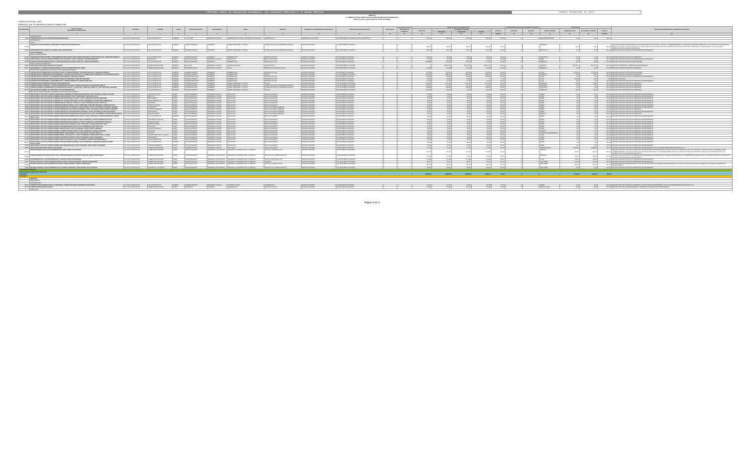Informes sobre la Situación Económica, las Finanzas Públicas y la Deuda Pública
CUARTO TRIMESTRE de 2012
ANEXO III
I.- FORMATO ÚNICO SOBRE APLICACIONES DE RECURSOS FEDERALES
(cifras en pesos y porcentajes sin incluir decimales)
EJERCICIO FISCAL 2012
PERIODO QUE SE REPORTA CUARTO TRIMESTRE
| Folio Revisado | Destino del gasto (Denominación o descripción) | Municipio | Localidad | Ambito | Número de Proyecto | Grupo Sectorial | Sector | Subsector | Dependencia o Entidad Ejecutora del Proyecto | Institución Ejecutora del Proyecto | Beneficiarios | Dependencia Federal que coordina el Programa o | Monto de recursos presupuestarios | | | | | Rendimientos Financieros Acumulados al Trimestre | | Avance Físico | | | | Información complementaria y explicación de variaciones |
| --- | --- | --- | --- | --- | --- | --- | --- | --- | --- | --- | --- | --- | --- | --- | --- | --- | --- | --- | --- | --- | --- | --- | --- | --- |
| | | | | | | | | | | | | | Total Anual | Acumulado al Trimestre | | | Avance % | Generados | Ejercidos | Unidad de Medida | Programado Anual | Acumulado al Trimestre | Avance % | |
| | | | | | | | | | | | | | | Ministrado | Programado | Ejercido | | | | | | | | |
| 1 | 2 | 3 | 4 | 5 | 6 | 7 | 8 | 9 | 10 | 11 | 12 | 13 | 14 | 15 | 16 | 17 | 18=15/13 | 19 | 20 | 21 | 22 | 23 | 24=21/20 | 25 |
| | MANTENIMIENTO | | | | | | | | | | | | | | | | | | | | | | | |
| 68565 | CONSERVACIÓN DEL RELLENO SANITARIO INTERMUNICIPAL | 114-VILLA COMALTITLÁN | VILLA COMALTITLÁN | URBANO | 071-04-0055 | DESARROLLO SOCIAL | URBANIZACIÓN, VIVIENDA Y DESARROLLO REGIONAL | URBANIZACIÓN | DEPENDENCIA MUNICIPAL | H AYUNTAMIENTO MUNICIPAL DE VILLACOMALTITLAN | - | - | 150,000 | 150,000 | 150,000 | 150,000 | 100.0% | 0 | 0 | RELLENO SANITARIO | 1.00 | 1.00 | 100.0% | |
| | EQUIPAMIENTO | | | | | | | | | | | | | | | | | | | | | | | |
| | OTROS | | | | | | | | | | | | | | | | | | | | | | | |
| 124723 | ADQUISICIÓN DE UNIFORMES Y EQUIPAMIENTO PARA POLICIAS MUNICIPALES | 114-VILLA COMALTITLÁN | VILLA COMALTITLÁN | URBANO | FAPP010020052012 | GOBIERNO | ORDEN, SEGURIDAD Y JUSTICIA | SISTEMA NACIONAL DE SEGURIDAD PÚBLICA | ENTIDAD MUNICIPAL | H AYUNTAMIENTO MUNICIPAL | - | - | 281,654 | 281,654 | 281,654 | 281,654 | 100.0% | 0 | 0 | PERSONA | 59.00 | 59.00 | 100.0% | RECURSO FAFM 2012, ESTE PROYECTO SE LLEVA A CABO CON FAFM 2012 Y FAFM 2011, CORRESPONDIENDO AL FAFM 2012 UN IMPORTE DE $281,654.04 Y AL FAFM 2011 LA CANTIDAD DE $385,640.00, DANDO UN TOTAL DE $667,294.04, POR ESTE MOTIVO SE CREAN DOS FOLIOS PARA ESTE PROYECTO; PROYECTO TERMINADO EFICIENTEMENTE, CON UN AHORRO PRESUPUESTAL DEL FAFM 2012 DE $3,000.00 |
| 120360 | MANTENIMIENTO DE RADIOS DE COMUNICACIÓN Y REFACCIONES | 114-VILLA COMALTITLÁN | VILLA COMALTITLÁN | URBANO | FAPP060090072012 | GOBIERNO | ORDEN, SEGURIDAD Y JUSTICIA | SISTEMA NACIONAL DE SEGURIDAD PÚBLICA | ENTIDAD MUNICIPAL | H AYUNTAMIENTO MUNICIPAL | - | - | 131,173 | 131,173 | 131,173 | 131,173 | 100.0% | 0 | 0 | PROYECTO | 1.00 | 1.00 | 100.0% | RECURSO FAFM 2012, PROYECTO TERMINADO EFICIENTEMENTE |
| | GASTO CORRIENTE | | | | | | | | | | | | | | | | | | | | | | | |
| | SERVICIOS PERSONALES | | | | | | | | | | | | | | | | | | | | | | | |
| 124530 | ADQUISICIÓN DE REFACCIONES Y MANTENIMIENTO PARA VEHICULOS DE UNIDAD MUNICIPAL DE PROTECCIÓN CIVIL, CABECERA MUNICIPAL | 114-VILLA COMALTITLÁN | VILLA COMALTITLÁN | URBANO | FAAE010020102012 | GOBIERNO | GOBERNACIÓN | PROTECCIÓN CIVIL | ENTIDAD MUNICIPAL | AYUNTAMIENTO MUNICIPAL | - | - | 150,000 | 80,000 | 80,000 | 80,000 | 100.0% | 0 | 0 | PROYECTO | 1.00 | 1.00 | 100.0% | RECURSO FAFM 2012, PROYECTO TERMINADO |
| 121582 | APORTACIÓN AL PEC 2012 (JARDÍN DE NIÑOS JUAN LUIS VIVES; CLAVE: 07DJN1154); CANTÓN BUENAVISTA | 114-VILLA COMALTITLÁN | BUENAVISTA | RURAL | FASJ040010402012 | DESARROLLO SOCIAL | EDUCACIÓN | EDUCACIÓN BÁSICA | ENTIDAD MUNICIPAL | AYUNTAMIENTO MUNICIPAL | - | - | 15,000 | 15,000 | 15,000 | 15,000 | 100.0% | 0 | 0 | OBRA | 1.00 | 1.00 | 100.0% | RECURSO FAFM 2012, PROYECTO TERMINADO EFICIENTEMENTE |
| 124393 | CONTRATACIÓN DE PERSONAL PARA LA UNIDAD MUNICIPAL DE PROTECCIÓN CIVIL, CABECERA MUNICIPAL | 114-VILLA COMALTITLÁN | VILLA COMALTITLÁN | URBANO | FAAE010020082012 | GOBIERNO | GOBERNACIÓN | PROTECCIÓN CIVIL | ENTIDAD MUNICIPAL | AYUNTAMIENTO MUNICIPAL | - | - | 1,099,560 | 800,000 | 790,000 | 774,139 | 96.8% | 0 | 0 | PERSONA | 18.00 | 18.00 | 100.0% | RECURSO FAFM 2012, PROYECTO EN PROCESO |
| | OTROS GASTOS DE OPERACIÓN | | | | | | | | | | | | | | | | | | | | | | | |
| 135334 | DESAYUNOS ESCOLARES (VARIAS LOCALIDADES) | 114-VILLA COMALTITLÁN | COBERTURA MUNICIPAL | URBANO | 071040054 | DESARROLLO SOCIAL | ASISTENCIA SOCIAL | ALIMENTACIÓN | ENTIDAD MUNICIPAL | H AYUNTAMIENTO MUNICIPAL | - | - | 0 | 52,175,470 | 52,175,470 | 52,175,470 | 100.0% | 0 | 0 | ALUMNO | 52,175.47 | 52,175.47 | 100.0% | PROYECTO TERMINADO Y OPERANDO EFICIENTEMENTE. |
| 125014 | EQUIPAMIENTO Y CONTRATACIÓN DE PERSONAL PARA EL DEPARTAMENTO DE LIMPIA | 114-VILLA COMALTITLÁN | COBERTURA MUNICIPAL | URBANO | FAS5080020142012 | DESARROLLO SOCIAL | SALUD | PROTECCIÓN SOCIAL EN SALUD | ENTIDAD MUNICIPAL | H AYUNTAMIENTO MUNICIPAL | - | - | 164,329 | 164,329 | 164,329 | 164,329 | 100.0% | 0 | 0 | PERSONA | 1.00 | 1.00 | 100.0% | RECURSO FAFM 2012, PROYECTO TERMINADO. |
| | ATENCIÓN DE NECESIDADES VINCULADAS CON LA SEGURIDAD PÚBLICA | | | | | | | | | | | | | | | | | | | | | | | |
| 124464 | ADQUISICIÓN DE COMBUSTIBLE PARA VEHÍCULOS DE LA UNIDAD MUNICIPAL DE PROTECCIÓN CIVIL, CABECERA MUNICIPAL | 114-VILLA COMALTITLÁN | VILLA COMALTITLÁN | URBANO | FAAE010020092012 | GOBIERNO | GOBERNACIÓN | PROTECCIÓN CIVIL | ENTIDAD MUNICIPAL | AYUNTAMIENTO MUNICIPAL | - | - | 424,200 | 310,000 | 310,000 | 310,000 | 100.0% | 0 | 0 | LITRO | 42,420.00 | 42,420.00 | 100.0% | RECURSO FAFM 2012, PROYECTO EN PROCESO |
| 124758 | ADQUISICIÓN DE CPOMBUSTIBLE, MANTENIMIENTO Y SEGURO PARA PATRULLAS Y ALIMENTACIÓN AL PERSONAL DE SEGURIDAD PÚBLICA | 114-VILLA COMALTITLÁN | VILLA COMALTITLÁN | URBANO | FAPP010040022012 | GOBIERNO | GOBERNACIÓN | OTROS | ENTIDAD MUNICIPAL | H AYUNTAMIENTO MUNICIPAL | - | - | 1,634,206 | 1,235,000 | 1,235,000 | 1,235,000 | 100.0% | 0 | 0 | PERSONA | 59.00 | 59.00 | 100.0% | RECUIRSO FAFM 2012, PROYECTO TERMINADO |
| 124190 | ADQUISICIÓN DE PLAYERAS Y ACCESORIOS DE PREVENCIÓN, CABECERA MUNICIPAL | 114-VILLA COMALTITLÁN | VILLA COMALTITLÁN | URBANO | FAIRR0020030472012 | GOBIERNO | GOBERNACIÓN | PROTECCIÓN CIVIL | ENTIDAD MUNICIPAL | AYUNTAMIENTO MUNICIPAL | - | - | 119,996 | 119,996 | 119,996 | 119,996 | 100.0% | 0 | 0 | LOTE | 1.00 | 1.00 | 100.0% | RECURSO FAFM 2012, PROYECTO TERMINADO EFICIENTEMENTE |
| 124286 | ADQUISICIÓN DE PRODUCTOS BÁSICOS PARA CREAR 220 DESPESAS, CABECERA MUNICIPAL | 114-VILLA COMALTITLÁN | VILLA COMALTITLÁN | URBANO | FAAE010010482012 | GOBIERNO | GOBERNACIÓN | PROTECCIÓN CIVIL | ENTIDAD MUNICIPAL | AYUNTAMIENTO MUNICIPAL | - | - | 25,000 | 25,000 | 25,000 | 0 | 0.0% | 0 | 0 | LOTE | 220.00 | 0.00 | 0.0% | RECURSO FAFM 2012 |
| 124139 | ADQUISICIÓN DE UNIFORMES Y EQUIPAMIENTO DE LA UNIDAD MUNICIPAL DE PROTECCIÓN CIVIL | 114-VILLA COMALTITLÁN | VILLA COMALTITLÁN | URBANO | FAIRR0020030452012 | GOBIERNO | GOBERNACIÓN | PROTECCIÓN CIVIL | ENTIDAD MUNICIPAL | AYUNTAMIENTO MUNICIPAL | - | - | 84,753 | 84,753 | 84,753 | 84,753 | 100.0% | 0 | 0 | LOTE | 1.00 | 1.00 | 100.0% | RECURSO FAFM 2012, PROYECTO TERMINADO EFICIENTEMENTE |
| 124899 | CONTRATACIÓN DE PERSONAL PARA POLICIAS MUNICIPALES | 114-VILLA COMALTITLÁN | VILLA COMALTITLÁN | URBANO | FAPP050080012012 | GOBIERNO | ORDEN, SEGURIDAD Y JUSTICIA | POLICÍA | ENTIDAD MUNICIPAL | H AYUNTAMIENTO MUNICIPAL | - | - | 4,168,216 | 3,041,000 | 3,041,000 | 3,041,000 | 100.0% | 0 | 0 | PERSONA | 59.00 | 59.00 | 100.0% | RECURSO FAFM 2012, PROYECTO TERMINADO. |
| 124953 | CONTRATACIÓN DE PERSONAL Y GASTOS ADMINISTRATIVOS PARA EL CONSEJO MUNICIPAL DE SEGURIDAD PUBLICA | 114-VILLA COMALTITLÁN | VILLA COMALTITLÁN | URBANO | FAPP070100032012 | GOBIERNO | ORDEN, SEGURIDAD Y JUSTICIA | SISTEMA NACIONAL DE SEGURIDAD PÚBLICA | ENTIDAD MUNICIPAL | H AYUNTAMIENTO MUNICIPAL | - | - | 542,490 | 410,000 | 410,000 | 410,000 | 100.0% | 0 | 0 | INFORME | 1.00 | 1.00 | 100.0% | RECURSO FAFM 2012, PROYECTO TERMINADO |
| 124819 | CONTRATACIÓN DEL COORDINADOR DE PREVENCIÓN DEL DELITO Y GASTOS DEL COMITE DE CONSULTA Y PARTICIPACIÓN CIUDADANA | 114-VILLA COMALTITLÁN | VILLA COMALTITLÁN | URBANO | FAPP020050042012 | GOBIERNO | ORDEN, SEGURIDAD Y JUSTICIA | SISTEMA NACIONAL DE SEGURIDAD PÚBLICA | ENTIDAD MUNICIPAL | H AYUNTAMIENTO MUNICIPAL | - | - | 336,288 | 235,000 | 235,000 | 235,000 | 100.0% | 0 | 0 | PROYECTO | 1.00 | 1.00 | 100.0% | RECURSO FAFM 2012, PROYECTO TERMINADO |
| 124575 | EVALUACIÓN DE CONTROL DE CONFIANZA A POLICIAS MUNICIPALES | 114-VILLA COMALTITLÁN | VILLA COMALTITLÁN | URBANO | FAPP010010062012 | GOBIERNO | ORDEN, SEGURIDAD Y JUSTICIA | POLICÍA | ENTIDAD MUNICIPAL | H AYUNTAMIENTO MUNICIPAL | - | - | 264,891 | 80,000 | 75,000 | 80,000 | 100.0% | 0 | 0 | PERSONA | 33.00 | 33.00 | 100.0% | RECURSO FAFM 2012, PROYECTO TERMINADO |
| | PROYECTOS QUE SIGNIFIQUEN UN AUMENTO SUSTANTIVO EN EL EMPLEO O | | | | | | | | | | | | | | | | | | | | | | | |
| 120806 | APORTACIÓN AL PEC EN EL JARDÍN DE NIÑOS ADELA FORMOSO DE OBREGÓN SANTACILIA, CLAVE: 07DJ1284C, CANTON CHALACA | 114-VILLA COMALTITLÁN | CANTÓN CHALACA | RURAL | FASJ040010382012 | DESARROLLO SOCIAL | EDUCACIÓN | EDUCACIÓN BÁSICA | ENTIDAD MUNICIPAL | AYUNTAMIENTO MUNICIPAL | - | - | 15,000 | 15,000 | 15,000 | 15,000 | 100.0% | 0 | 0 | OBRA | 1.00 | 1.00 | 100.0% | RECURSO FAFM 2012, PROYECTO TERMINADO EFICIENTEMENTE |
| 121712 | APORTACIÓN AL PEC 2012 (ESCUELA PRIMARIA AMADO NERVO; CLAVE: 07EPR0560Z); CANTÓN ZAPALUTA | 114-VILLA COMALTITLÁN | ZAPALUTA | RURAL | FASJ040020342012 | DESARROLLO SOCIAL | EDUCACIÓN | EDUCACIÓN BÁSICA | ENTIDAD MUNICIPAL | AYUNTAMIENTO MUNICIPAL | - | - | 15,000 | 15,000 | 15,000 | 15,000 | 100.0% | 0 | 0 | OBRA | 1.00 | 1.00 | 100.0% | RECURSO FAFM 2012, PROYECTO TERMINADO EFICIENTEMENTE |
| 121693 | APORTACIÓN AL PEC 2012 (ESCUELA PRIMARIA EMILIANO ZAPATA SALAZAR; CLAVE: 07DPR0412R); EJIDO PROVIDENCIA | 114-VILLA COMALTITLÁN | PROVIDENCIA | RURAL | FASJ040020372012 | DESARROLLO SOCIAL | EDUCACIÓN | EDUCACIÓN BÁSICA | ENTIDAD MUNICIPAL | AYUNTAMIENTO MUNICIPAL | - | - | 15,000 | 15,000 | 15,000 | 15,000 | 100.0% | 0 | 0 | OBRA | 1.00 | 1.00 | 100.0% | RECURSO FAFM 2012, PROYECTO TERMINADO EFICIENTEMENTE |
| 121741 | APORTACIÓN AL PEC 2012 (ESCUELA PRIMARIA LIC. GUSTAVO DÍAZ ORDAZ; CLAVE: 07DPR3809U); CANTÓN UNIÓN HERMOSILLO | 114-VILLA COMALTITLÁN | UNIÓN HERMOSILLO | RURAL | FASJ040020412012 | DESARROLLO SOCIAL | EDUCACIÓN | EDUCACIÓN BÁSICA | ENTIDAD MUNICIPAL | AYUNTAMIENTO MUNICIPAL | - | - | 15,000 | 15,000 | 15,000 | 15,000 | 100.0% | 0 | 0 | OBRA | 1.00 | 1.00 | 100.0% | RECURSO FAFM 2012, PROYECTO TERMINADO EFICIENTEMENTE |
| 121755 | APORTACIÓN AL PEC 2012 (ESCUELA PRIMARIA MIGUEL HIDALGO Y COSTILLA; CLAVE: 07DPR1523C); EJIDO TEZIUTLAN | 114-VILLA COMALTITLÁN | TEZIUTLÁN | RURAL | FASJ040020422012 | DESARROLLO SOCIAL | EDUCACIÓN | EDUCACIÓN BÁSICA | ENTIDAD MUNICIPAL | AYUNTAMIENTO MUNICIPAL | - | - | 15,000 | 15,000 | 15,000 | 15,000 | 100.0% | 0 | 0 | OBRA | 1.00 | 1.00 | 100.0% | RECURSO FAFM 2012, PROYECTO TERMINADO EFICIENTEMENTE |
| 123831 | APORTACIÓN AL PEC 2012 (ESCUELA PRIMARIA NACIONES UNIDAS; CLAVE: 07DPR3719B); CABECERA MUNICIPAL, BARRIO CHALACA | 114-VILLA COMALTITLÁN | CANTÓN CHALACA | RURAL | FASJ040020222012 | DESARROLLO SOCIAL | EDUCACIÓN | EDUCACIÓN BÁSICA | ENTIDAD MUNICIPAL | AYUNTAMIENTO MUNCIPAL | - | - | 15,000 | 15,000 | 15,000 | 15,000 | 100.0% | 0 | 0 | OBRA | 1.00 | 1.00 | 100.0% | RECURSO FAFM 2012, PROYECTO TERMINADO EFICIENTEMENTE |
| 123858 | APORTACIÓN AL PEC 2012 (ESCUELA TELESECUNDARIA NO. 477 MANUEL VELASCO SUAREZ; CLAVE: 07ETV0503G); CANTÓN EL ESCOBO | 114-VILLA COMALTITLÁN | EL ESCOBO | RURAL | FASJ040030212012 | DESARROLLO SOCIAL | EDUCACIÓN | EDUCACIÓN MEDIA SUPERIOR | ENTIDAD MUNICIPAL | AYUNTAMIENTO MUNICIPAL | - | - | 15,000 | 15,000 | 15,000 | 15,000 | 100.0% | 0 | 0 | OBRA | 1.00 | 1.00 | 100.0% | RECURSO FAFM 2012, PROYECTO TERMINADO EFICIENTEMENTE |
| 123889 | APORTACIÓN AL PEC 2012 (ESCUELA TELESECUNDARIA NO. 583 VICENTE GUERRERO; CLAVE: 07ETV0608A); EJIDO VICENTE GUERRERO | 114-VILLA COMALTITLÁN | VICENTE GUERRERO | RURAL | FASJ040030202012 | DESARROLLO SOCIAL | EDUCACIÓN | EDUCACIÓN MEDIA SUPERIOR | ENTIDAD MUNICIPAL | AYUNTAMIENTO MUNICIPAL | - | - | 15,000 | 15,000 | 15,000 | 15,000 | 100.0% | 0 | 0 | OBRA | 1.00 | 1.00 | 100.0% | RECURSO FAFM 2012, PROYECTO TERMINADO |
| 123994 | APORTACIÓN AL PEC 2012 (ESCUELA TELESECUNDARIA NO. 789 VENUSTIANO CARRANZA; CLAVE: 07ETV0808Z); EJIDO PROVIDENCIA | 114-VILLA COMALTITLÁN | PROVIDENCIA | RURAL | FASJ040030192012 | DESARROLLO SOCIAL | EDUCACIÓN | EDUCACIÓN MEDIA SUPERIOR | ENTIDAD MUNICIPAL | AYUNTAMIENTO MUNICIPAL | - | - | 15,000 | 15,000 | 15,000 | 15,000 | 100.0% | 0 | 0 | OBRA | 1.00 | 1.00 | 100.0% | RECURSO FAFM 2012, PROYECTO TERMINADO EFICIENTEMENTE |
| 123946 | APORTACIÓN AL PEC 2012 (ESCUELA TELESECUNDARIA NO. 822 EMILIANO ZAPATA SALAZAR; CLAVE: 07ETV0895K); COLONIA EMILIANO ZAPATA | 114-VILLA COMALTITLÁN | EMILIANO ZAPATA | RURAL | FASJ040030302012 | DESARROLLO SOCIAL | EDUCACIÓN | EDUCACIÓN MEDIA SUPERIOR | ENTIDAD MUNICIPAL | AYUNTAMIENTO MUNICIPAL | - | - | 15,000 | 15,000 | 15,000 | 15,000 | 100.0% | 0 | 0 | EQUIPO | 1.00 | 1.00 | 100.0% | RECURSO FAFM 2012, PROYECTO TERMINADO |
| 121007 | APORTACIÓN AL PEC 2012 (JARDÍN DE NIÑOS DR BELISARIO DOMINGUEZ PALENCIA; CLAVE: 07EJN0031Q); CABECERA MUNICIPAL, BARRIO SANTA LUCIA | 114-VILLA COMALTITLÁN | VILLA COMALTITLÁN | URBANO | FASJ040010392012 | DESARROLLO SOCIAL | EDUCACIÓN | EDUCACIÓN BÁSICA | ENTIDAD MUNICIPAL | AYUNTAMIENTO MUNICIPAL | - | - | 15,000 | 15,000 | 15,000 | 15,000 | 100.0% | 0 | 0 | OBRA | 1.00 | 1.00 | 100.0% | RECURSO FAFM 2012, PROYECTO TERMINADO EFICIENTEMENTE |
| 121310 | APORTACIÓN AL PEC 2012 (JARDÍN DE NIÑOS EDUARDO JAVIER ALBORES; CLAVE: 07EJN0540V); EJIDO RIO ARRIBA SALVACIÓN | 114-VILLA COMALTITLÁN | RÍO ARRIBA SALVACIÓN | RURAL | FASJ040010272012 | DESARROLLO SOCIAL | EDUCACIÓN | EDUCACIÓN BÁSICA | ENTIDAD MUNICIPAL | AYUNTAMIENTO MUNICIPAL | - | - | 15,000 | 15,000 | 15,000 | 15,000 | 100.0% | 0 | 0 | OBRA | 1.00 | 1.00 | 100.0% | RECURSO FAFM 2012, PROYECTO TERMINADO EFICIENTEMENTE |
| 121047 | APORTACIÓN AL PEC 2012 (JARDÍN DE NIÑOS FRANCISCO ROJAS GONZALEZ; CLAVE: 07DJN1136U); CANTÓN MIGUEL HIDALGO | 114-VILLA COMALTITLÁN | MIGUEL HIDALGO | RURAL | FASJ040010332012 | DESARROLLO SOCIAL | EDUCACIÓN | EDUCACIÓN BÁSICA | ENTIDAD MUNICIPAL | AYUNTAMIENTO MUNICIPAL | - | - | 15,000 | 15,000 | 15,000 | 15,000 | 100.0% | 0 | 0 | OBRA | 1.00 | 1.00 | 100.0% | RECURSO FAFM 2012, PROYECTO TERMINADO EFICIENTEMENTE |
| 121622 | APORTACIÓN AL PEC 2012 (JARDÍN DE NIÑOS JESUS GARCIA CORONA; CLAVE: 07DJN1137T); COLONIA EMILIANO ZAPATA | 114-VILLA COMALTITLÁN | EMILIANO ZAPATA | RURAL | FASJ040010262012 | DESARROLLO SOCIAL | EDUCACIÓN | EDUCACIÓN BÁSICA | ENTIDAD MUNICIPAL | AYUNTAMIENTO MUNICIPAL | - | - | 15,000 | 15,000 | 15,000 | 15,000 | 100.0% | 0 | 0 | OBRA | 1.00 | 1.00 | 100.0% | RECURSO FAFM 2012, PROYECTO TERMINADO EFICIENTEMENTE |
| 121075 | APORTACIÓN AL PEC 2012 (JARDÍN DE NIÑOS JUAN SEBASTIAN ELCANO; CLAVE: 07DJN0565E); EJIDO TEZIUTLAN | 114-VILLA COMALTITLÁN | TEZIUTLÁN | RURAL | FASJ040010322012 | DESARROLLO SOCIAL | EDUCACIÓN | EDUCACIÓN BÁSICA | ENTIDAD MUNICIPAL | AYUNTAMIENTO MUNICIPAL | - | - | 15,000 | 15,000 | 15,000 | 15,000 | 100.0% | 0 | 0 | OBRA | 1.00 | 1.00 | 100.0% | RECURSO FAFM 2012, PROYECTO TERMINADO EFICIENTEMENTE |
| 121337 | APORTACIÓN AL PEC 2012 (JARDÍN DE NIÑOS LEONA VICARIO; CLAVE: 07EJN0454Z); EJIDO LAZARO CARDENAS | 114-VILLA COMALTITLÁN | LÁZARO CÁRDENAS | RURAL | FASJ040010242012 | DESARROLLO SOCIAL | EDUCACIÓN | EDUCACIÓN BÁSICA | ENTIDAD MUNICIPAL | AYUNTAMIENTO MUNICIPAL | - | - | 15,000 | 15,000 | 15,000 | 15,000 | 100.0% | 0 | 0 | OBRA | 1.00 | 1.00 | 100.0% | RECURSO FAFM 2012, PROYECTO TERMINADO EFICIENTEMENTE |
| 121671 | APORTACIÓN AL PEC 2012 (JARDÍN DE NIÑOS LIC. BENITO JUÁREZ GARCÍA; CLAVE: 07EJN0455Y); CANTÓN ZACUALPA | 114-VILLA COMALTITLÁN | ZACUALPA | RURAL | FASJ040010232012 | DESARROLLO SOCIAL | EDUCACIÓN | EDUCACIÓN BÁSICA | ENTIDAD MUNICIPAL | AYUNTAMIENTO MUNICIPAL | - | - | 15,000 | 15,000 | 15,000 | 15,000 | 100.0% | 0 | 0 | EQUIPO | 1.00 | 1.00 | 100.0% | RECURSO FAFM 2012, PROYECTO TERMINADO EFICIENTEMENTE |
| 121650 | APORTACIÓN AL PEC 2012 (JARDÍN DE NIÑOS MANUEL MARIA PONCE; CLAVE: 07EJN0207Q); COLONIA HIDALGO | 114-VILLA COMALTITLÁN | HIDALGO | RURAL | FASJ040010252012 | DESARROLLO SOCIAL | EDUCACIÓN | EDUCACIÓN BÁSICA | ENTIDAD MUNICIPAL | AYUNTAMIENTO MUNICIPAL | - | - | 15,000 | 15,000 | 15,000 | 15,000 | 100.0% | 0 | 0 | MATERIAL DE REFERENCIA | 1.00 | 1.00 | 100.0% | RECURSO FAFM 2012, PROYECTO TERMINADO EFICIENTEMENTE |
| 121415 | APORTACIÓN AL PEC 2012 (JARDÍN DE NIÑOS MIGUEL LARA VASALLO; CLAVE: 07EJN0453Z); CANTON SANTA CRUZ LA UNIÓN | 114-VILLA COMALTITLÁN | CANTÓN SANTA CRUZ LA UNIÓN | RURAL | FASJ040010292012 | DESARROLLO SOCIAL | EDUCACIÓN | EDUCACIÓN BÁSICA | ENTIDAD MUNICIPAL | AYUNTAMIENTO MUNICIPAL | - | - | 15,000 | 15,000 | 15,000 | 15,000 | 100.0% | 0 | 0 | OBRA | 1.00 | 1.00 | 100.0% | RECURSO FAFM 2012, PROYECTO TERMINADO EFICIENTEMENTE |
| 121495 | APORTACIÓN AL PEC 2012 (JARDÍN DE NIÑOS SALVADOR DIAZ MIRÓN; CLAVE: 07EJN0209O); EJIDO PROVIDENCIA | 114-VILLA COMALTITLÁN | PROVIDENCIA | RURAL | FASJ040010352012 | DESARROLLO SOCIAL | EDUCACIÓN | EDUCACIÓN BÁSICA | ENTIDAD MUNICIPAL | AYUNTAMIENTO MUNICIPAL | - | - | 15,000 | 15,000 | 15,000 | 15,000 | 100.0% | 0 | 0 | OBRA | 1.00 | 1.00 | 100.0% | RECURSO FAFM 2012, PROYECTO TERMINADO EFICIENTEMENTE |
| 121550 | APORTACIÓN AL PEC 2012 (JARDÍN DE NIÑOS VASCO DE QUIROGA; CLAVE: 07EJN0208P); CANTON UNIÓN HERMOSILLO | 114-VILLA COMALTITLÁN | UNIÓN HERMOSILLO | RURAL | FASJ040010362012 | DESARROLLO SOCIAL | EDUCACIÓN | EDUCACIÓN BÁSICA | ENTIDAD MUNICIPAL | AYUNTAMIENTO MUNICIPAL | - | - | 15,000 | 15,000 | 15,000 | 15,000 | 100.0% | 0 | 0 | OBRA | 1.00 | 1.00 | 100.0% | RECURSO FAFM 2012, PROYECTO TERMINADO EFICIENTEMENTE |
| 120841 | APORTACION AL PEC 2012 (JARDÍN DE NIÑOS AGUSTÍN FARRERA ESPONDA; CLAVE 07DJN0350E; CABECERA MUNICIPAL, BARRIO GUADALUPANO | 114-VILLA COMALTITLÁN | VILLA COMALTITLÁN | URBANO | FASJ040010312012 | DESARROLLO SOCIAL | EDUCACIÓN | EDUCACIÓN BÁSICA | ENTIDAD MUNICIPAL | AYUNTAMIENTO MUNICIPAL | - | - | 15,000 | 15,000 | 15,000 | 15,000 | 100.0% | 0 | 0 | OBRA | 1.00 | 1.00 | 100.0% | RECURSO FAFM 2012, PROYECTO TERMINADO EFICIENTEMENTE |
| 120896 | APORTACION AL PEC 2012 (JARDÍN DE NIÑOS DIEGO MONTEMAYOR; CLAVE: 07DJN0564F; EJIDO VICENTE GUERRERO | 114-VILLA COMALTITLÁN | VICENTE GUERRERO | RURAL | FASJ040010282012 | DESARROLLO SOCIAL | EDUCACIÓN | EDUCACIÓN BÁSICA | ENTIDAD MUNICIPAL | AYUNTAMIENTO MUNICIPAL | - | - | 15,000 | 15,000 | 15,000 | 15,000 | 100.0% | 0 | 0 | OBRA | 1.00 | 1.00 | 100.0% | RECURSO FAFM 2012, PROYECTO TERMINADO EFICIENTEMENTE |
| 125113 | DESAYUNOS ESCOLARES, VARIAS LOCALIDADES | 114-VILLA COMALTITLÁN | COBERTURA MUNICIPAL | RURAL | FASB010000462012 | DESARROLLO SOCIAL | EDUCACIÓN | EDUCACIÓN BÁSICA | ENTIDAD MUNICIPAL | AYUNTAMIENTO MUNICIPAL | - | - | 71,450 | 71,450 | 71,450 | 71,450 | 100.0% | 0 | 0 | DESAYUNADOR | 16,058.00 | 16,058.00 | 100.0% | RECURSO FAFM 2012, PROYECTO TERMINADO EFICIENTEMENTE, CON UN AHORRO PRESUPUESTAL DE $19,113.49 |
| 124046 | ESTABLECIMIENTO DE GRANJA DE BORREGOS DE CRIA; VARIAS LOCALIDADES | 114-VILLA COMALTITLÁN | COBERTURA MUNICIPAL | RURAL | FATF020000162012 | DESARROLLO ECONÓMICO | DESARROLLO AGROPECUARIO Y FORESTAL | APOYOS A LA PRODUCCIÓN | ENTIDAD MUNICIPAL | AYUNTAMIENTO MUNICIUPAL | - | - | 270,480 | 270,480 | 270,480 | 270,480 | 100.0% | 0 | 0 | CABEZA | 350.00 | 350.00 | 100.0% | RECURSO FAFM 2012, PROYECTO TERMINADO EFICIENTEMENTE; ESTE PROYECTO SE LLEVO A CABO CON RECURSO FAFM 2012, FAFM 2011 Y APORTACIÓN DE LOS BENEFICIARIOS, CORRESPONDIENDO AL FAFM 2012 $270,480.00; FAFM 2011 $215,600.00 Y LOS BENEFICIARIOS $121,520.00; DANDO UN TOTAL DEL PROYECTO DE $607,600.00, POR ESTE MOTIVO SE GENERAN DOS FOLIOS PARA ESTE PROYECTO |
| 120379 | ESTABLECIMIENTO DE GRANJAS PARA CRIA Y APROVECHAMIENTO DE AVES DE POSTURA, VARIAS COMUNIDADES | 114-VILLA COMALTITLÁN | COBERTURA MUNICIPAL | RURAL | FATF020000152012 | DESARROLLO ECONÓMICO | DESARROLLO AGROPECUARIO Y FORESTAL | APOYOS A LA COMERCIALIZACIÓN | ENTIDAD MUNICIPAL | H AYUNTAMIENTO MUNICIPAL | - | - | 30,000 | 30,000 | 30,000 | 30,000 | 100.0% | 0 | 0 | ESPECIE | 250.00 | 250.00 | 100.0% | RECURSO FAFM 2012, PROYECTO TERMINADO EFICIENTEMENTE, ESTE PROYECTO TIENE UNA APORTACIÓN DE LOS BENEFICIARIOS DE $30,000.00 Y DEL FAFM 2012 $30,000.00, DANDO UN IMPORTE TOTAL DE $60,000.00 DEL PROYECTO |
| 120622 | MANTENIMIENTO DE CULTIVOS PROPIOS DE LA REGIÓN, VARIAS COMUNIDADES | 114-VILLA COMALTITLÁN | COBERTURA MUNICIPAL | RURAL | FATG030000132012 | DESARROLLO ECONÓMICO | DESARROLLO AGROPECUARIO Y FORESTAL | APOYOS A LA PRODUCCIÓN | ENTIDAD MUNICIPAL | H AYUNTAMIENTO MUNICIPAL | - | - | 171,152 | 171,152 | 171,152 | 171,152 | 100.0% | 0 | 0 | LOTE | 783.00 | 783.00 | 100.0% | RECURSO FAFM 2012, PROYECTO TERMINADO EFICIENTEMENTE |
| 120507 | PROPAGACIÓN DE PLANTAS MADERABLES EN EL VIVERO FORESTAL MUNICIPAL, VARIAS COMUNIDADES | 114-VILLA COMALTITLÁN | COBERTURA MUNICIPAL | RURAL | FATF030000111212 | DESARROLLO ECONÓMICO | DESARROLLO AGROPECUARIO Y FORESTAL | FORESTAL | ENTIDAD MUNICIPAL | H AYUNTAMIENTO MUNICIPAL | - | - | 69,277 | 69,277 | 69,277 | 69,277 | 100.0% | 0 | 0 | HECTÁREA | 180.00 | 180.00 | 100.0% | RECURSO FAFM 2012, PROYECTO TERMINADO EFICIENTEMENTE |
| 120459 | REHABILITACIÓN DE CERCOS PERIMETRALES PARA GANADO BOVINO, VARIAS COMUNIDADES | 114-VILLA COMALTITLÁN | COBERTURA MUNICIPAL | RURAL | FATF020000172012 | DESARROLLO ECONÓMICO | DESARROLLO AGROPECUARIO Y FORESTAL | APOYOS A LA PRODUCCIÓN | ENTIDAD MUNICIPAL | H AYUNTAMIENTO MUNICIPAL | - | - | 195,000 | 195,000 | 195,000 | 195,000 | 100.0% | 0 | 0 | HECTÁREA | 230.00 | 230.00 | 100.0% | RECURSO FAFM 2012, ESTE PROYECTO TUVO UNA APORTACIÓN DE LOS BENEFICIARIOS DE $195,000.00, DANDO UN TOTAL DEL PROYECTO DE $390,000.00. PROYECTO TERMINADO EFICIENTEMENTE |
| 120581 | REHABILITACIÓN DEL CERCO PERIMETRAL DE LA PARCELA MUNICIPAL, EJIDO MANUEL AVILA CAMACHO | 114-VILLA COMALTITLÁN | MANUEL ÁVILA CAMACHO | RURAL | FATF020000122012 | DESARROLLO ECONÓMICO | DESARROLLO AGROPECUARIO Y FORESTAL | APOYOS A LA COMERCIALIZACIÓN | ENTIDAD MUNICIPAL | H AYUNTAMIENTO MUNICIPAL | - | - | 35,394 | 35,394 | 35,394 | 35,394 | 100.0% | 0 | 0 | HECTÁREA | 9.00 | 9.00 | 100.0% | RECURSO FAFM 2012, PROYECTO TERMINADO EFICIENTEMENTE |
| 7-CHIAPAS RECURSO 2011 | | | | | | | | | | | | | | | | | | | | | | | | |
| APORTACIONES FEDERALES 9 REGISTROS | | | | | | | | | | | | | | | | | | | | | | | | |
| FORTAMUN | | | | | | | | | | | | | 2,988,098 | 2,988,098 | 2,988,098 | 1,985,627 | 66.5% | 0 | 0 | | 1,243.48 | 1,242.48 | 99.9% | |
| FORTAMUN | | | | | | | | | | | | | | | | | | | | | | | | |
| | INVERSIÓN | | | | | | | | | | | | | | | | | | | | | | | |
| | OBRA PÚBLICA | | | | | | | | | | | | | | | | | | | | | | | |
| | CONSTRUCCIÓN | | | | | | | | | | | | | | | | | | | | | | | |
| 129430 | CONSTRUCCIÓN DE BODEGA EN EL DIF MUNICIPAL, CABECERA MUNICIPAL (BARRIO GUADALUPANO) | 114-VILLA COMALTITLÁN | VILLA COMALTITLÁN | URBANO | FASE160010502012 | DESARROLLO SOCIAL | ASISTENCIA SOCIAL | ALIMENTACIÓN | ENTIDAD MUNICIPAL | AYUNTAMIENTO MUNICIPAL | - | - | 94,907 | 94,907 | 94,907 | 92,439 | 97.4% | 0 | 0 | OBRA | 1.00 | 1.00 | 100.0% | RECURSO FAFM 2011, PROYECTO TERMINADO, FUNCIONANDO EFICIENTEMENTE, CON UN AHORRO PRESUPUESTAL DE $2,467.61 |
| 129449 | CONSTRUCCION DE MURO GAVION | 114-VILLA COMALTITLÁN | COBERTURA MUNICIPAL | RURAL | FAPD020064 | GOBIERNO | GOBERNACIÓN | PROTECCIÓN CIVIL | ENTIDAD MUNICIPAL | AYUNTAMIENTO MUNICIPAL | - | - | 121,919 | 121,919 | 121,919 | 121,919 | 100.0% | 0 | 0 | METRO LINEAL | 12.00 | 12.00 | 100.0% | RECURSO FAFM 2011, OBRA REFRENDADA, TERMINADA, FUNCIONANDO EFICIENTEMENTE |
| | AMPLIACIÓN | | | | | | | | | | | | | | | | | | | | | | | |
Página 3 de 4